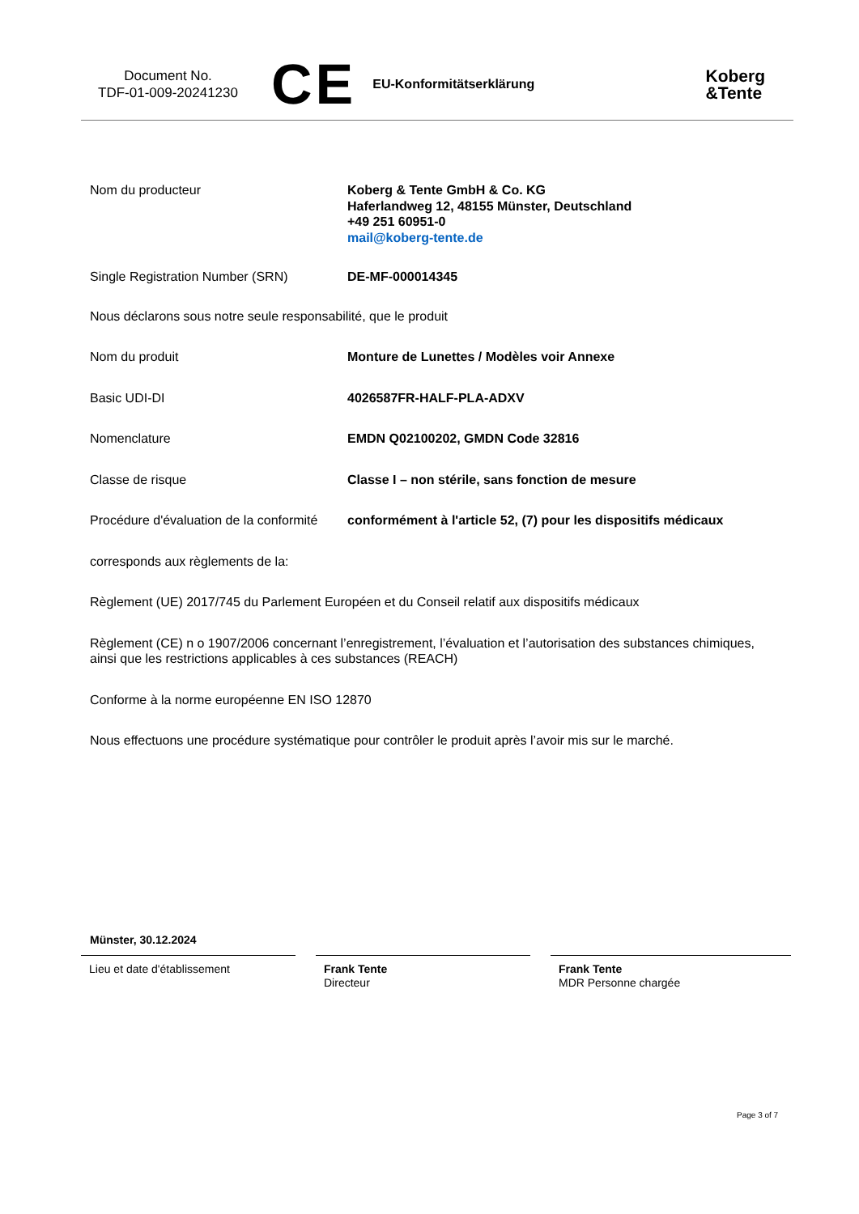Document No.
TDF-01-009-20241230
CE
EU-Konformitätserklärung
Koberg
&Tente
Nom du producteur Koberg & Tente GmbH & Co. KG
Haferlandweg 12, 48155 Münster, Deutschland
+49 251 60951-0
mail@koberg-tente.de
Single Registration Number (SRN) DE-MF-000014345
Nous déclarons sous notre seule responsabilité, que le produit
Nom du produit Monture de Lunettes / Modèles voir Annexe
Basic UDI-DI 4026587FR-HALF-PLA-ADXV
Nomenclature EMDN Q02100202, GMDN Code 32816
Classe de risque Classe I – non stérile, sans fonction de mesure
Procédure d'évaluation de la conformité
conformément à l'article 52, (7) pour les dispositifs médicaux
corresponds aux règlements de la:
Règlement (UE) 2017/745 du Parlement Européen et du Conseil relatif aux dispositifs médicaux
Règlement (CE) n o 1907/2006 concernant l’enregistrement, l’évaluation et l’autorisation des substances chimiques, ainsi que les restrictions applicables à ces substances (REACH)
Conforme à la norme européenne EN ISO 12870
Nous effectuons une procédure systématique pour contrôler le produit après l’avoir mis sur le marché.
Münster, 30.12.2024
Lieu et date d'établissement
Frank Tente
Directeur
Frank Tente
MDR Personne chargée
Page 3 of 7